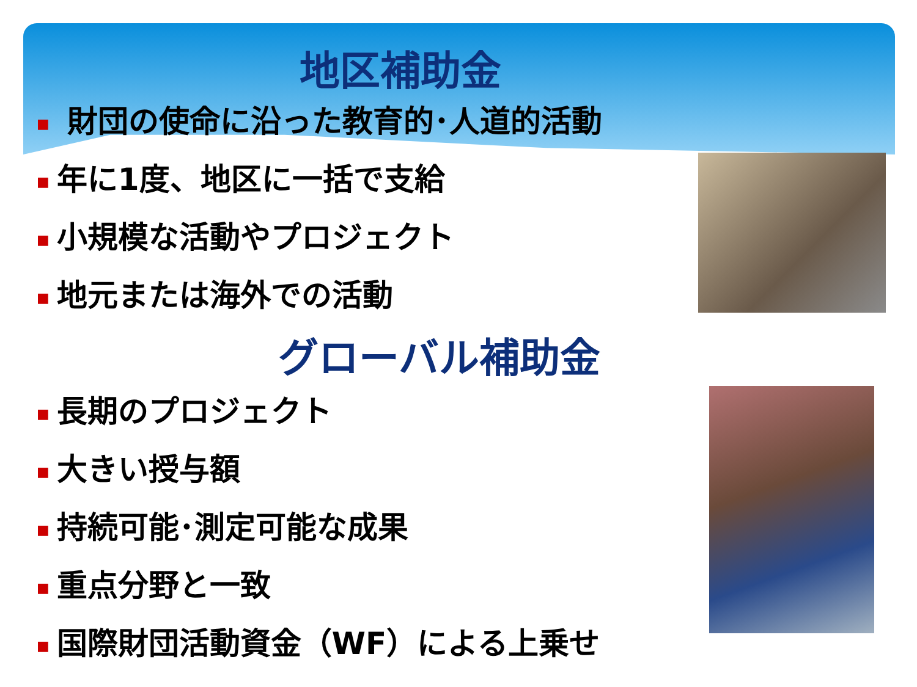地区補助金
■ 財団の使命に沿った教育的･人道的活動
■ 年に1度、地区に一括で支給
■ 小規模な活動やプロジェクト
■ 地元または海外での活動
グローバル補助金
■ 長期のプロジェクト
■ 大きい授与額
■ 持続可能･測定可能な成果
■ 重点分野と一致
■ 国際財団活動資金（WF）による上乗せ